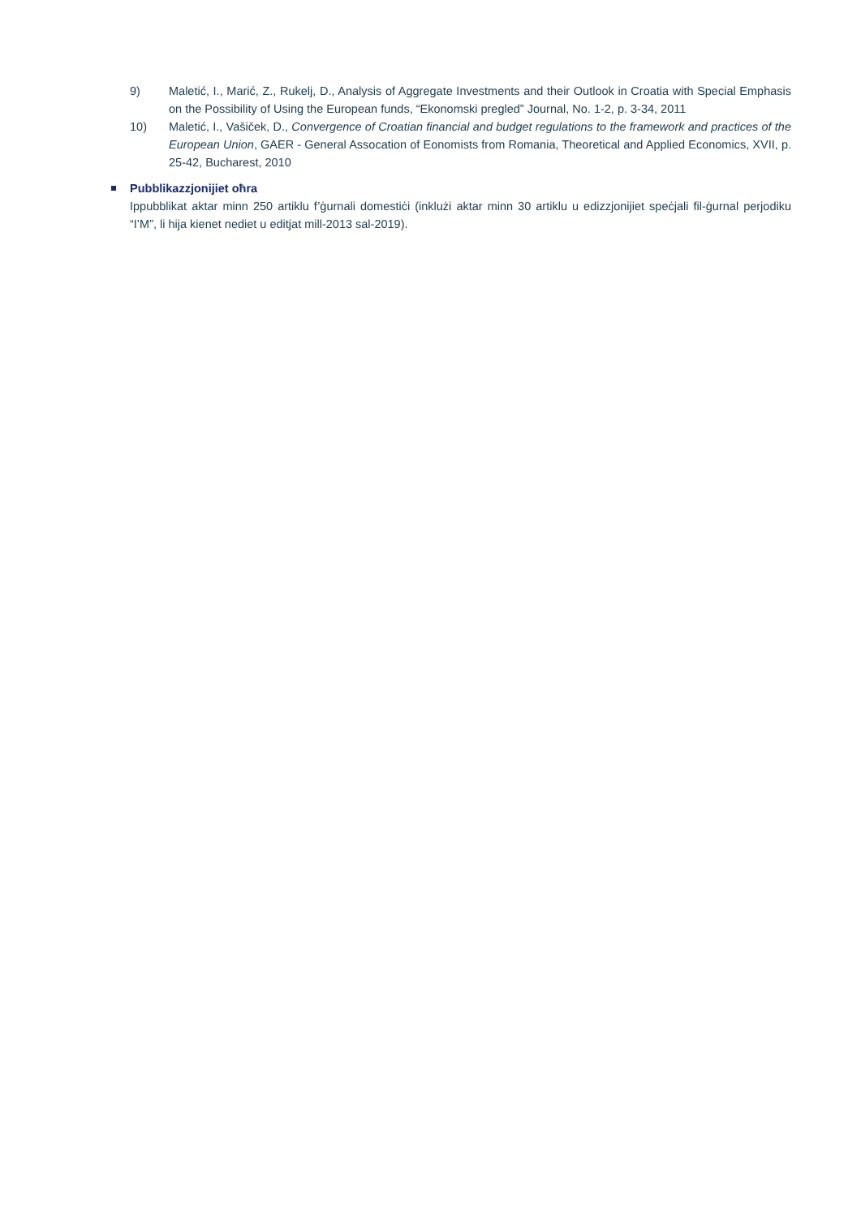9) Maletić, I., Marić, Z., Rukelj, D., Analysis of Aggregate Investments and their Outlook in Croatia with Special Emphasis on the Possibility of Using the European funds, “Ekonomski pregled” Journal, No. 1-2, p. 3-34, 2011
10) Maletić, I., Vašiček, D., Convergence of Croatian financial and budget regulations to the framework and practices of the European Union, GAER - General Assocation of Eonomists from Romania, Theoretical and Applied Economics, XVII, p. 25-42, Bucharest, 2010
Pubblikazzjonijiet oħra
Ippubblikat aktar minn 250 artiklu f’ġurnali domestiċi (inklużi aktar minn 30 artiklu u edizzjonijiet speċjali fil-ġurnal perjodiku “I’M”, li hija kienet nediet u editjat mill-2013 sal-2019).